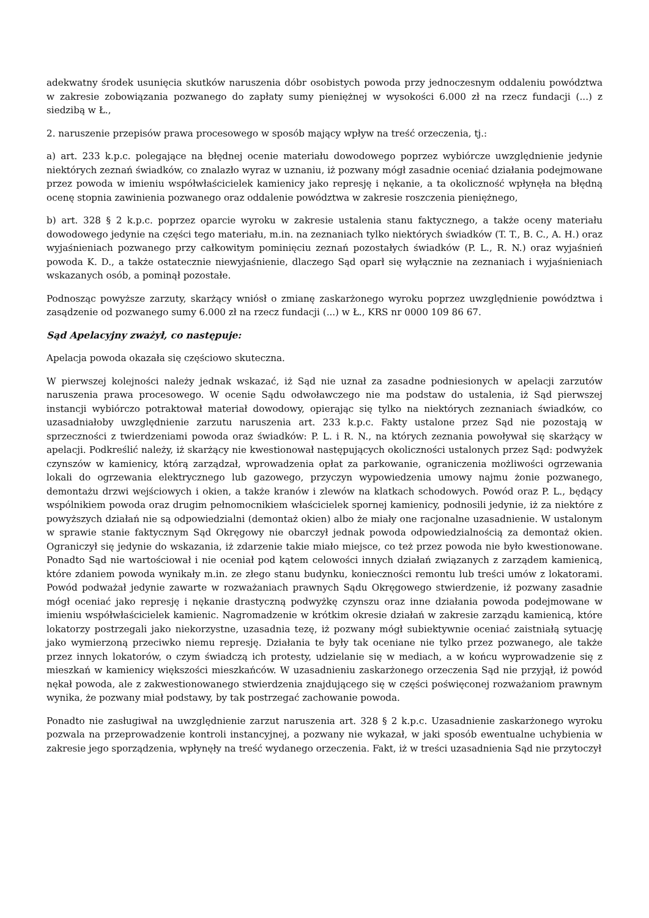adekwatny środek usunięcia skutków naruszenia dóbr osobistych powoda przy jednoczesnym oddaleniu powództwa w zakresie zobowiązania pozwanego do zapłaty sumy pieniężnej w wysokości 6.000 zł na rzecz fundacji (...) z siedzibą w Ł.,
2. naruszenie przepisów prawa procesowego w sposób mający wpływ na treść orzeczenia, tj.:
a) art. 233 k.p.c. polegające na błędnej ocenie materiału dowodowego poprzez wybiórcze uwzględnienie jedynie niektórych zeznań świadków, co znalazło wyraz w uznaniu, iż pozwany mógł zasadnie oceniać działania podejmowane przez powoda w imieniu współwłaścicielek kamienicy jako represję i nękanie, a ta okoliczność wpłynęła na błędną ocenę stopnia zawinienia pozwanego oraz oddalenie powództwa w zakresie roszczenia pieniężnego,
b) art. 328 § 2 k.p.c. poprzez oparcie wyroku w zakresie ustalenia stanu faktycznego, a także oceny materiału dowodowego jedynie na części tego materiału, m.in. na zeznaniach tylko niektórych świadków (T. T., B. C., A. H.) oraz wyjaśnieniach pozwanego przy całkowitym pominięciu zeznań pozostałych świadków (P. L., R. N.) oraz wyjaśnień powoda K. D., a także ostatecznie niewyjaśnienie, dlaczego Sąd oparł się wyłącznie na zeznaniach i wyjaśnieniach wskazanych osób, a pominął pozostałe.
Podnosząc powyższe zarzuty, skarżący wniósł o zmianę zaskarżonego wyroku poprzez uwzględnienie powództwa i zasądzenie od pozwanego sumy 6.000 zł na rzecz fundacji (...) w Ł., KRS nr 0000 109 86 67.
Sąd Apelacyjny zważył, co następuje:
Apelacja powoda okazała się częściowo skuteczna.
W pierwszej kolejności należy jednak wskazać, iż Sąd nie uznał za zasadne podniesionych w apelacji zarzutów naruszenia prawa procesowego. W ocenie Sądu odwoławczego nie ma podstaw do ustalenia, iż Sąd pierwszej instancji wybiórczo potraktował materiał dowodowy, opierając się tylko na niektórych zeznaniach świadków, co uzasadniałoby uwzględnienie zarzutu naruszenia art. 233 k.p.c. Fakty ustalone przez Sąd nie pozostają w sprzeczności z twierdzeniami powoda oraz świadków: P. L. i R. N., na których zeznania powoływał się skarżący w apelacji. Podkreślić należy, iż skarżący nie kwestionował następujących okoliczności ustalonych przez Sąd: podwyżek czynszów w kamienicy, którą zarządzał, wprowadzenia opłat za parkowanie, ograniczenia możliwości ogrzewania lokali do ogrzewania elektrycznego lub gazowego, przyczyn wypowiedzenia umowy najmu żonie pozwanego, demontażu drzwi wejściowych i okien, a także kranów i zlewów na klatkach schodowych. Powód oraz P. L., będący wspólnikiem powoda oraz drugim pełnomocnikiem właścicielek spornej kamienicy, podnosili jedynie, iż za niektóre z powyższych działań nie są odpowiedzialni (demontaż okien) albo że miały one racjonalne uzasadnienie. W ustalonym w sprawie stanie faktycznym Sąd Okręgowy nie obarczył jednak powoda odpowiedzialnością za demontaż okien. Ograniczył się jedynie do wskazania, iż zdarzenie takie miało miejsce, co też przez powoda nie było kwestionowane. Ponadto Sąd nie wartościował i nie oceniał pod kątem celowości innych działań związanych z zarządem kamienicą, które zdaniem powoda wynikały m.in. ze złego stanu budynku, konieczności remontu lub treści umów z lokatorami. Powód podważał jedynie zawarte w rozważaniach prawnych Sądu Okręgowego stwierdzenie, iż pozwany zasadnie mógł oceniać jako represję i nękanie drastyczną podwyżkę czynszu oraz inne działania powoda podejmowane w imieniu współwłaścicielek kamienic. Nagromadzenie w krótkim okresie działań w zakresie zarządu kamienicą, które lokatorzy postrzegali jako niekorzystne, uzasadnia tezę, iż pozwany mógł subiektywnie oceniać zaistniałą sytuację jako wymierzoną przeciwko niemu represję. Działania te były tak oceniane nie tylko przez pozwanego, ale także przez innych lokatorów, o czym świadczą ich protesty, udzielanie się w mediach, a w końcu wyprowadzenie się z mieszkań w kamienicy większości mieszkańców. W uzasadnieniu zaskarżonego orzeczenia Sąd nie przyjął, iż powód nękał powoda, ale z zakwestionowanego stwierdzenia znajdującego się w części poświęconej rozważaniom prawnym wynika, że pozwany miał podstawy, by tak postrzegać zachowanie powoda.
Ponadto nie zasługiwał na uwzględnienie zarzut naruszenia art. 328 § 2 k.p.c. Uzasadnienie zaskarżonego wyroku pozwala na przeprowadzenie kontroli instancyjnej, a pozwany nie wykazał, w jaki sposób ewentualne uchybienia w zakresie jego sporządzenia, wpłynęły na treść wydanego orzeczenia. Fakt, iż w treści uzasadnienia Sąd nie przytoczył